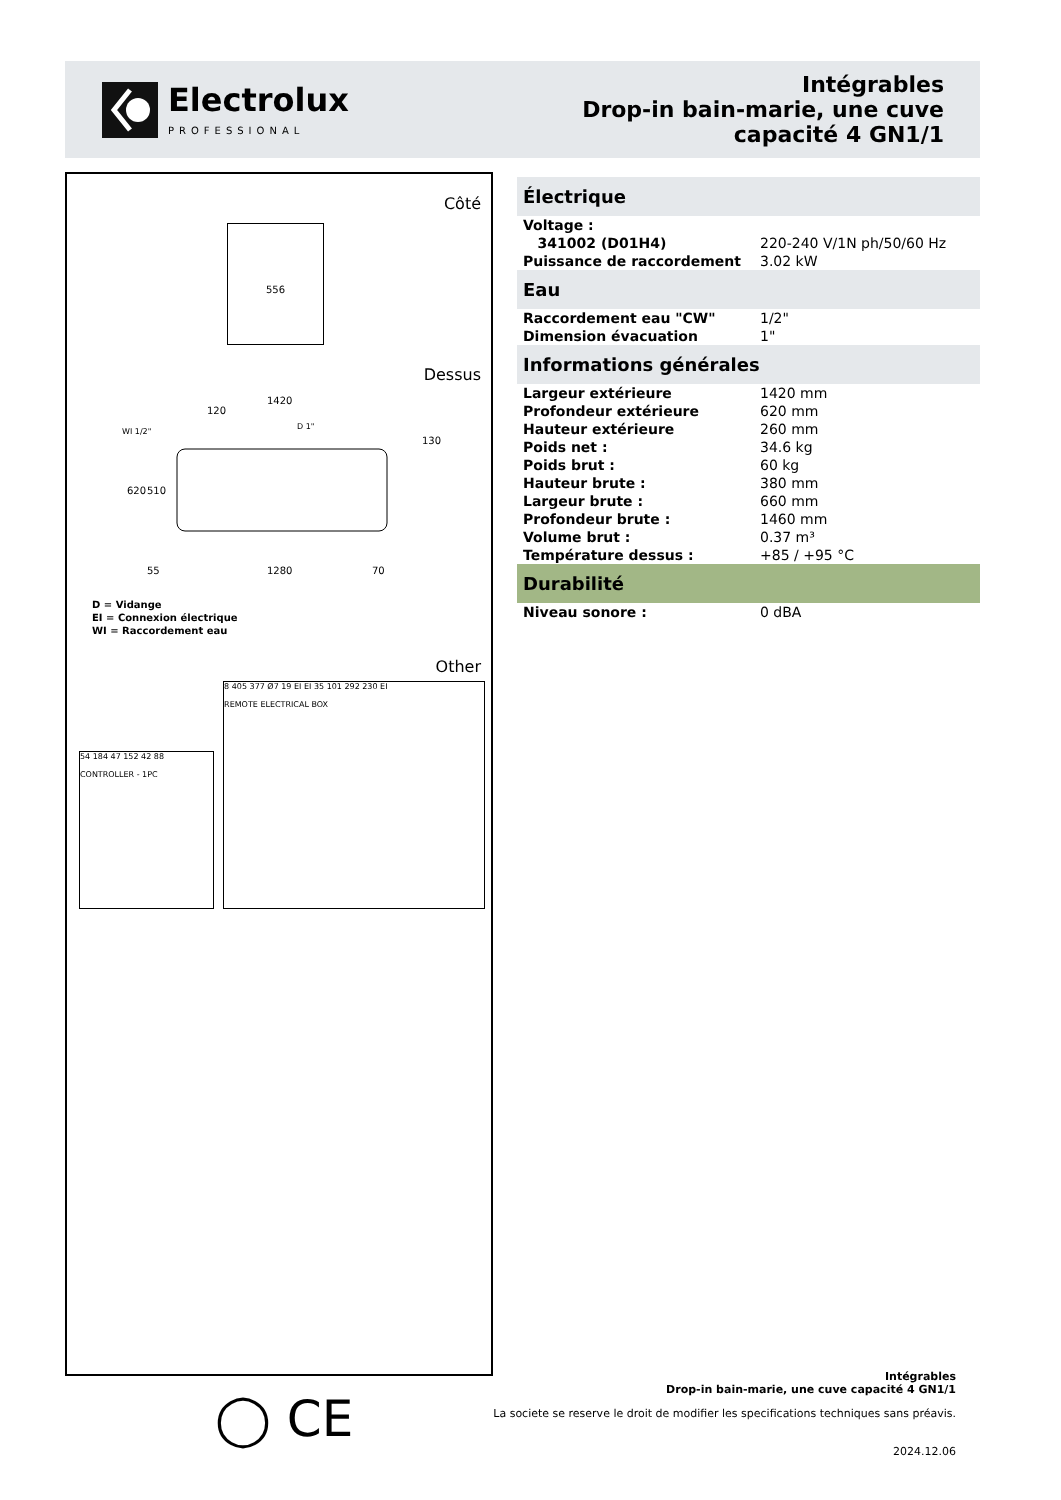Electrolux
PROFESSIONAL
Intégrables
Drop-in bain-marie, une cuve
capacité 4 GN1/1
Côté
556
Dessus
1420
1280
WI 1/2"
D 1"
620
510
70
55
120
130
D = Vidange
EI = Connexion électrique
WI = Raccordement eau
Other
54 184 47 152 42 88
CONTROLLER - 1PC
8 405 377 Ø7 19 EI EI 35 101 292 230 EI
REMOTE ELECTRICAL BOX
Électrique
| Voltage : | |
| 341002 (D01H4) | 220-240 V/1N ph/50/60 Hz |
| Puissance de raccordement | 3.02 kW |
Eau
| Raccordement eau "CW" | 1/2" |
| Dimension évacuation | 1" |
Informations générales
| Largeur extérieure | 1420 mm |
| Profondeur extérieure | 620 mm |
| Hauteur extérieure | 260 mm |
| Poids net : | 34.6 kg |
| Poids brut : | 60 kg |
| Hauteur brute : | 380 mm |
| Largeur brute : | 660 mm |
| Profondeur brute : | 1460 mm |
| Volume brut : | 0.37 m³ |
| Température dessus : | +85 / +95 °C |
Durabilité
| Niveau sonore : | 0 dBA |
◯ CE
Intégrables
Drop-in bain-marie, une cuve capacité 4 GN1/1
La societe se reserve le droit de modifier les specifications techniques sans préavis.
2024.12.06